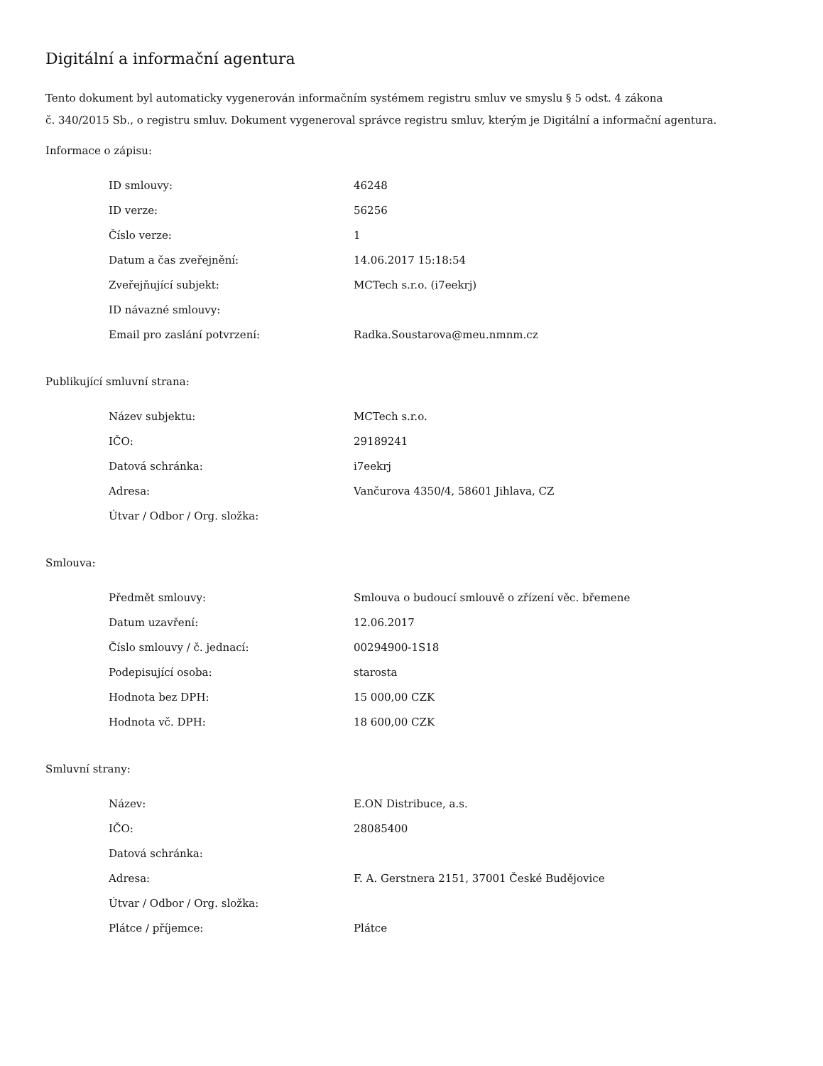Digitální a informační agentura
Tento dokument byl automaticky vygenerován informačním systémem registru smluv ve smyslu § 5 odst. 4 zákona
č. 340/2015 Sb., o registru smluv. Dokument vygeneroval správce registru smluv, kterým je Digitální a informační agentura.
Informace o zápisu:
| ID smlouvy: | 46248 |
| ID verze: | 56256 |
| Číslo verze: | 1 |
| Datum a čas zveřejnění: | 14.06.2017 15:18:54 |
| Zveřejňující subjekt: | MCTech s.r.o. (i7eekrj) |
| ID návazné smlouvy: | |
| Email pro zaslání potvrzení: | Radka.Soustarova@meu.nmnm.cz |
Publikující smluvní strana:
| Název subjektu: | MCTech s.r.o. |
| IČO: | 29189241 |
| Datová schránka: | i7eekrj |
| Adresa: | Vančurova 4350/4, 58601 Jihlava, CZ |
| Útvar / Odbor / Org. složka: | |
Smlouva:
| Předmět smlouvy: | Smlouva o budoucí smlouvě o zřízení věc. břemene |
| Datum uzavření: | 12.06.2017 |
| Číslo smlouvy / č. jednací: | 00294900-1S18 |
| Podepisující osoba: | starosta |
| Hodnota bez DPH: | 15 000,00 CZK |
| Hodnota vč. DPH: | 18 600,00 CZK |
Smluvní strany:
| Název: | E.ON Distribuce, a.s. |
| IČO: | 28085400 |
| Datová schránka: | |
| Adresa: | F. A. Gerstnera 2151, 37001 České Budějovice |
| Útvar / Odbor / Org. složka: | |
| Plátce / příjemce: | Plátce |